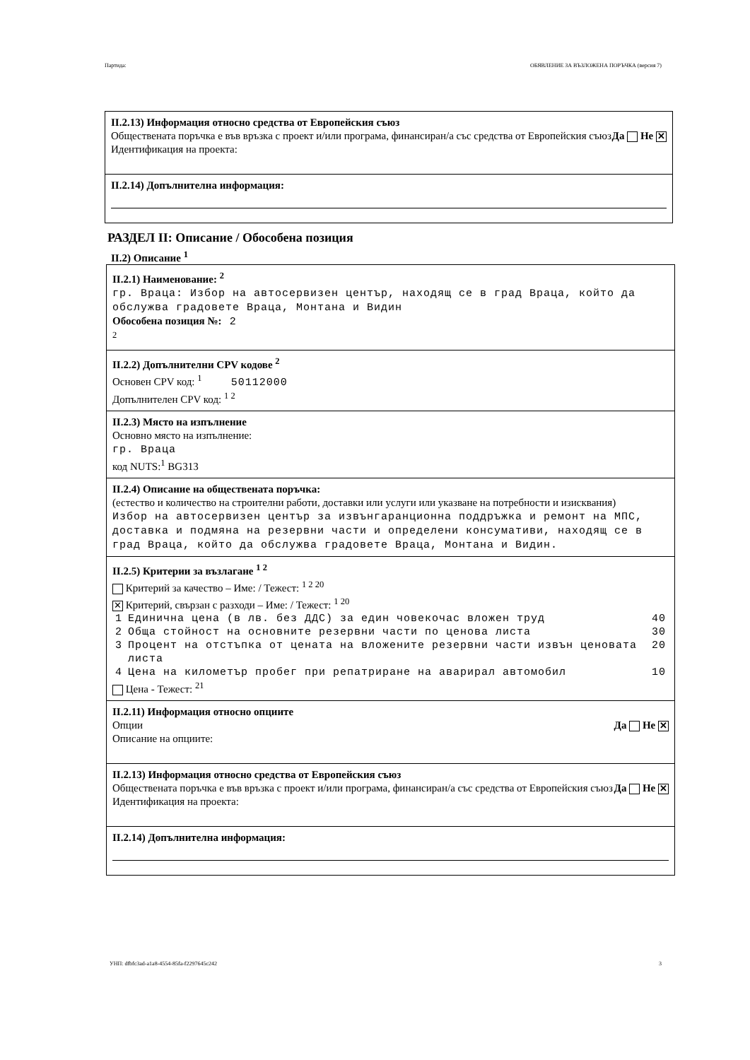Партида: ОБЯВЛЕНИЕ ЗА ВЪЗЛОЖЕНА ПОРЪЧКА (версия 7)
II.2.13) Информация относно средства от Европейския съюз
Обществената поръчка е във връзка с проект и/или програма, финансиран/а със средства от Европейския съюз Да Не ✕
Идентификация на проекта:
II.2.14) Допълнителна информация:
РАЗДЕЛ II: Описание / Обособена позиция
II.2) Описание <sup>1</sup>
II.2.1) Наименование: <sup>2</sup>
гр. Враца: Избор на автосервизен център, находящ се в град Враца, който да обслужва градовете Враца, Монтана и Видин
Обособена позиция №: 2
<sup>2</sup>
II.2.2) Допълнителни CPV кодове <sup>2</sup>
Основен CPV код: <sup>1</sup> 50112000
Допълнителен CPV код: <sup>1 2</sup>
II.2.3) Място на изпълнение
Основно място на изпълнение:
гр. Враца
код NUTS:<sup>1</sup> BG313
II.2.4) Описание на обществената поръчка:
(естество и количество на строителни работи, доставки или услуги или указване на потребности и изисквания)
Избор на автосервизен център за извънгаранционна поддръжка и ремонт на МПС, доставка и подмяна на резервни части и определени консумативи, находящ се в град Враца, който да обслужва градовете Враца, Монтана и Видин.
II.2.5) Критерии за възлагане <sup>1 2</sup>
Критерий за качество – Име: / Тежест: <sup>1 2 20</sup>
✕ Критерий, свързан с разходи – Име: / Тежест: <sup>1 20</sup>
| 1 | Единична цена (в лв. без ДДС) за един човекочас вложен труд | 40 |
| 2 | Обща стойност на основните резервни части по ценова листа | 30 |
| 3 | Процент на отстъпка от цената на вложените резервни части извън ценовата листа | 20 |
| 4 | Цена на километър пробег при репатриране на аварирал автомобил | 10 |
Цена - Тежест: <sup>21</sup>
II.2.11) Информация относно опциите
Опции Да Не ✕
Описание на опциите:
II.2.13) Информация относно средства от Европейския съюз
Обществената поръчка е във връзка с проект и/или програма, финансиран/а със средства от Европейския съюз Да Не ✕
Идентификация на проекта:
II.2.14) Допълнителна информация:
УНП: dfbfc3ad-a1a8-4554-85fa-f2297645c242 3